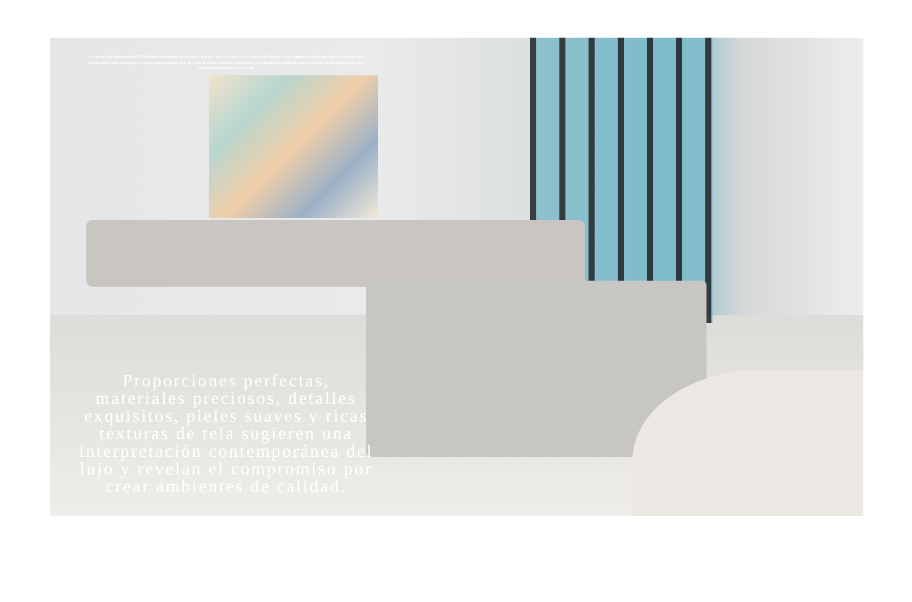La firma Meridiani nació en 1996 de una idea simple pero apasionada de Laura Ferraro Crosti, esposa de Renato Crosti, fundador de la compañía. La idea ha sido siempre crear colecciones para el hogar caracterizadas por un estilo de vida reconocible, atemporal pero siempre actualizado, capaz de estar atento a tendencias, pero con profundas raíces en el pasado.
Proporciones perfectas, materiales preciosos, detalles exquisitos, pieles suaves y ricas texturas de tela sugieren una interpretación contemporánea del lujo y revelan el compromiso por crear ambientes de calidad.